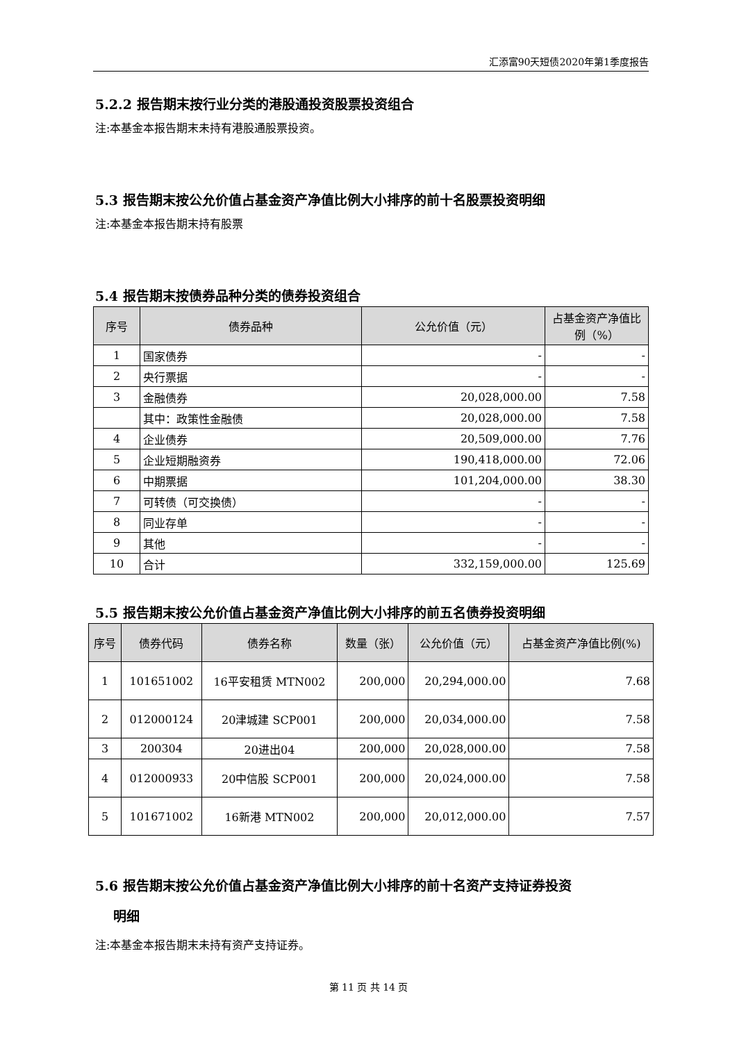汇添富90天短债2020年第1季度报告
5.2.2 报告期末按行业分类的港股通投资股票投资组合
注:本基金本报告期末未持有港股通股票投资。
5.3 报告期末按公允价值占基金资产净值比例大小排序的前十名股票投资明细
注:本基金本报告期末持有股票
5.4 报告期末按债券品种分类的债券投资组合
| 序号 | 债券品种 | 公允价值（元） | 占基金资产净值比例（%） |
| --- | --- | --- | --- |
| 1 | 国家债券 | - | - |
| 2 | 央行票据 | - | - |
| 3 | 金融债券 | 20,028,000.00 | 7.58 |
| | 其中：政策性金融债 | 20,028,000.00 | 7.58 |
| 4 | 企业债券 | 20,509,000.00 | 7.76 |
| 5 | 企业短期融资券 | 190,418,000.00 | 72.06 |
| 6 | 中期票据 | 101,204,000.00 | 38.30 |
| 7 | 可转债（可交换债） | - | - |
| 8 | 同业存单 | - | - |
| 9 | 其他 | - | - |
| 10 | 合计 | 332,159,000.00 | 125.69 |
5.5 报告期末按公允价值占基金资产净值比例大小排序的前五名债券投资明细
| 序号 | 债券代码 | 债券名称 | 数量（张） | 公允价值（元） | 占基金资产净值比例(%) |
| --- | --- | --- | --- | --- | --- |
| 1 | 101651002 | 16平安租赁 MTN002 | 200,000 | 20,294,000.00 | 7.68 |
| 2 | 012000124 | 20津城建 SCP001 | 200,000 | 20,034,000.00 | 7.58 |
| 3 | 200304 | 20进出04 | 200,000 | 20,028,000.00 | 7.58 |
| 4 | 012000933 | 20中信股 SCP001 | 200,000 | 20,024,000.00 | 7.58 |
| 5 | 101671002 | 16新港 MTN002 | 200,000 | 20,012,000.00 | 7.57 |
5.6 报告期末按公允价值占基金资产净值比例大小排序的前十名资产支持证券投资
明细
注:本基金本报告期末未持有资产支持证券。
第 11 页 共 14 页